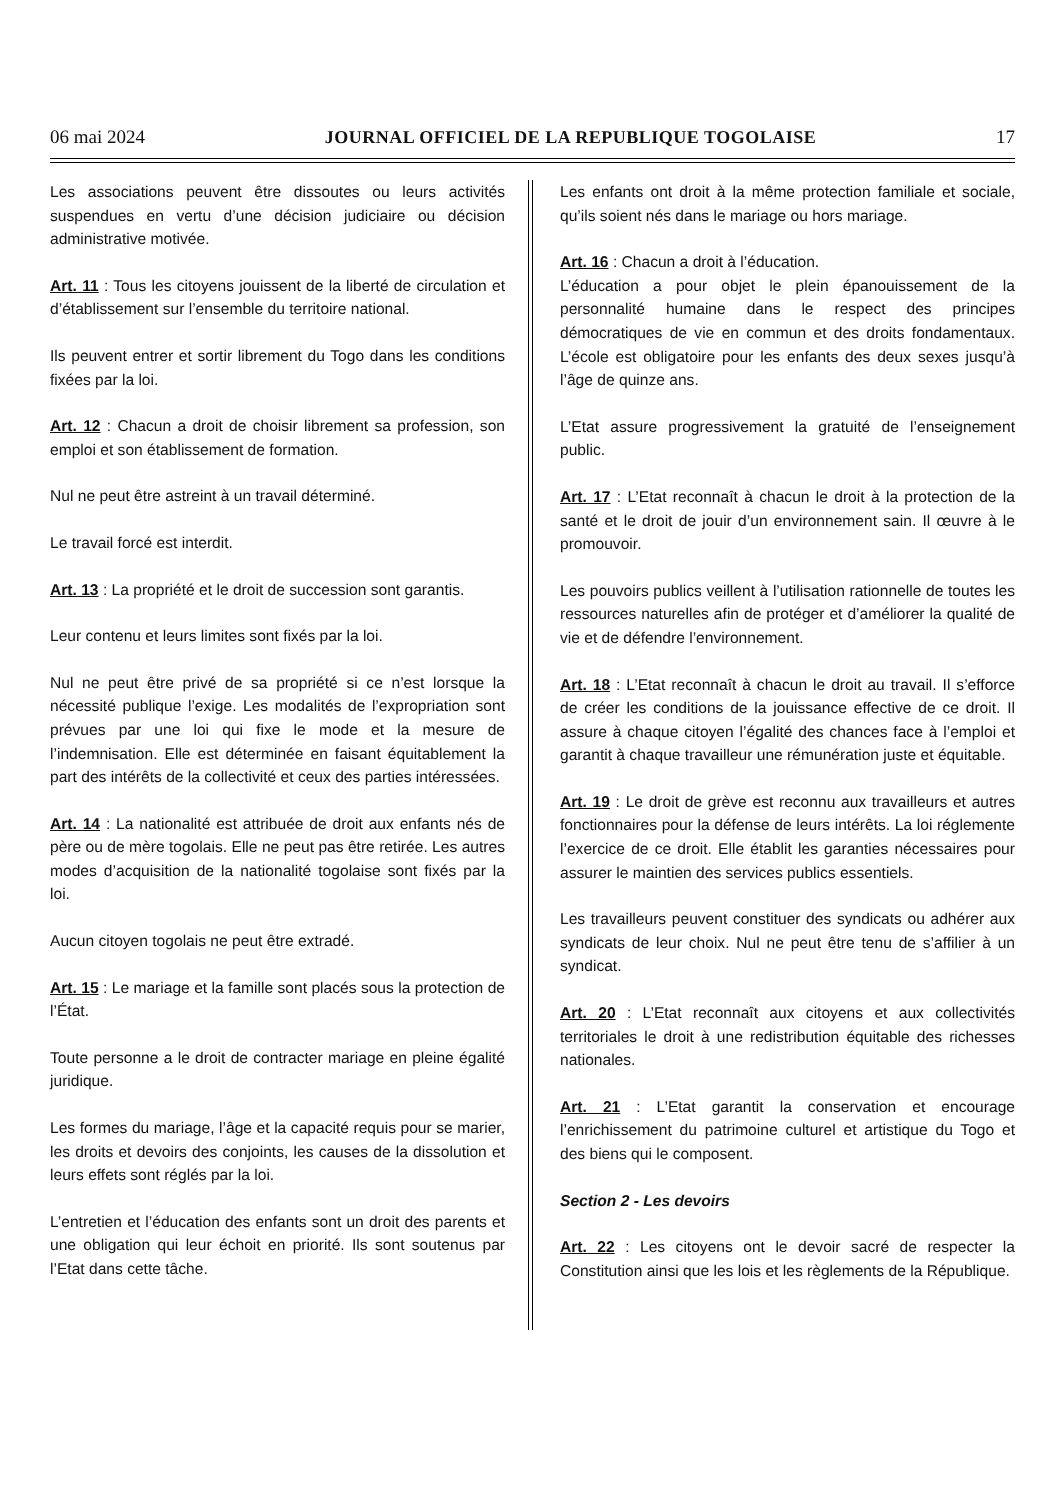06 mai 2024 JOURNAL OFFICIEL DE LA REPUBLIQUE TOGOLAISE 17
Les associations peuvent être dissoutes ou leurs activités suspendues en vertu d’une décision judiciaire ou décision administrative motivée.
Art. 11 : Tous les citoyens jouissent de la liberté de circulation et d’établissement sur l’ensemble du territoire national.
Ils peuvent entrer et sortir librement du Togo dans les conditions fixées par la loi.
Art. 12 : Chacun a droit de choisir librement sa profession, son emploi et son établissement de formation.
Nul ne peut être astreint à un travail déterminé.
Le travail forcé est interdit.
Art. 13 : La propriété et le droit de succession sont garantis.
Leur contenu et leurs limites sont fixés par la loi.
Nul ne peut être privé de sa propriété si ce n’est lorsque la nécessité publique l’exige. Les modalités de l’expropriation sont prévues par une loi qui fixe le mode et la mesure de l’indemnisation. Elle est déterminée en faisant équitablement la part des intérêts de la collectivité et ceux des parties intéressées.
Art. 14 : La nationalité est attribuée de droit aux enfants nés de père ou de mère togolais. Elle ne peut pas être retirée. Les autres modes d’acquisition de la nationalité togolaise sont fixés par la loi.
Aucun citoyen togolais ne peut être extradé.
Art. 15 : Le mariage et la famille sont placés sous la protection de l’État.
Toute personne a le droit de contracter mariage en pleine égalité juridique.
Les formes du mariage, l’âge et la capacité requis pour se marier, les droits et devoirs des conjoints, les causes de la dissolution et leurs effets sont réglés par la loi.
L’entretien et l’éducation des enfants sont un droit des parents et une obligation qui leur échoit en priorité. Ils sont soutenus par l’Etat dans cette tâche.
Les enfants ont droit à la même protection familiale et sociale, qu’ils soient nés dans le mariage ou hors mariage.
Art. 16 : Chacun a droit à l’éducation.
L’éducation a pour objet le plein épanouissement de la personnalité humaine dans le respect des principes démocratiques de vie en commun et des droits fondamentaux. L’école est obligatoire pour les enfants des deux sexes jusqu’à l’âge de quinze ans.
L’Etat assure progressivement la gratuité de l’enseignement public.
Art. 17 : L’Etat reconnaît à chacun le droit à la protection de la santé et le droit de jouir d’un environnement sain. Il œuvre à le promouvoir.
Les pouvoirs publics veillent à l’utilisation rationnelle de toutes les ressources naturelles afin de protéger et d’améliorer la qualité de vie et de défendre l’environnement.
Art. 18 : L’Etat reconnaît à chacun le droit au travail. Il s’efforce de créer les conditions de la jouissance effective de ce droit. Il assure à chaque citoyen l’égalité des chances face à l’emploi et garantit à chaque travailleur une rémunération juste et équitable.
Art. 19 : Le droit de grève est reconnu aux travailleurs et autres fonctionnaires pour la défense de leurs intérêts. La loi réglemente l’exercice de ce droit. Elle établit les garanties nécessaires pour assurer le maintien des services publics essentiels.
Les travailleurs peuvent constituer des syndicats ou adhérer aux syndicats de leur choix. Nul ne peut être tenu de s’affilier à un syndicat.
Art. 20 : L’Etat reconnaît aux citoyens et aux collectivités territoriales le droit à une redistribution équitable des richesses nationales.
Art. 21 : L’Etat garantit la conservation et encourage l’enrichissement du patrimoine culturel et artistique du Togo et des biens qui le composent.
Section 2 - Les devoirs
Art. 22 : Les citoyens ont le devoir sacré de respecter la Constitution ainsi que les lois et les règlements de la République.